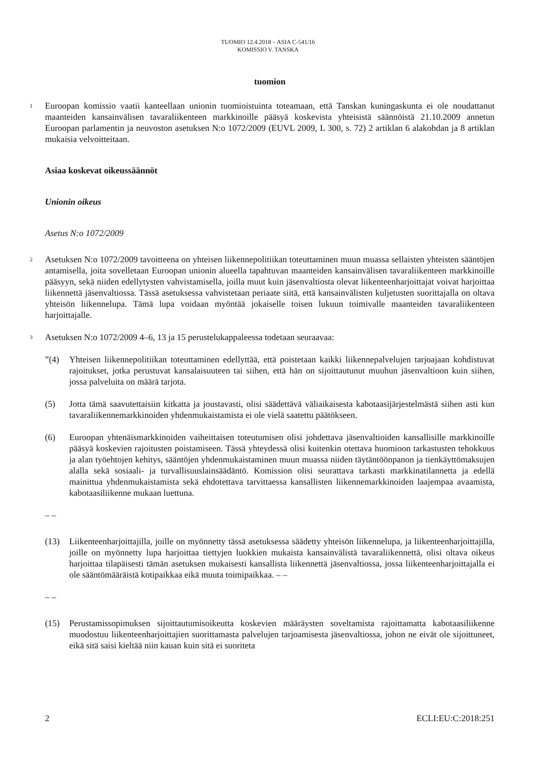TUOMIO 12.4.2018 – ASIA C-541/16
KOMISSIO V. TANSKA
tuomion
1
Euroopan komissio vaatii kanteellaan unionin tuomioistuinta toteamaan, että Tanskan kuningaskunta ei ole noudattanut maanteiden kansainvälisen tavaraliikenteen markkinoille pääsyä koskevista yhteisistä säännöistä 21.10.2009 annetun Euroopan parlamentin ja neuvoston asetuksen N:o 1072/2009 (EUVL 2009, L 300, s. 72) 2 artiklan 6 alakohdan ja 8 artiklan mukaisia velvoitteitaan.
Asiaa koskevat oikeussäännöt
Unionin oikeus
Asetus N:o 1072/2009
2
Asetuksen N:o 1072/2009 tavoitteena on yhteisen liikennepolitiikan toteuttaminen muun muassa sellaisten yhteisten sääntöjen antamisella, joita sovelletaan Euroopan unionin alueella tapahtuvan maanteiden kansainvälisen tavaraliikenteen markkinoille pääsyyn, sekä niiden edellytysten vahvistamisella, joilla muut kuin jäsenvaltiosta olevat liikenteenharjoittajat voivat harjoittaa liikennettä jäsenvaltiossa. Tässä asetuksessa vahvistetaan periaate siitä, että kansainvälisten kuljetusten suorittajalla on oltava yhteisön liikennelupa. Tämä lupa voidaan myöntää jokaiselle toisen lukuun toimivalle maanteiden tavaraliikenteen harjoittajalle.
3
Asetuksen N:o 1072/2009 4–6, 13 ja 15 perustelukappaleessa todetaan seuraavaa:
”(4) Yhteisen liikennepolitiikan toteuttaminen edellyttää, että poistetaan kaikki liikennepalvelujen tarjoajaan kohdistuvat rajoitukset, jotka perustuvat kansalaisuuteen tai siihen, että hän on sijoittautunut muuhun jäsenvaltioon kuin siihen, jossa palveluita on määrä tarjota.
(5) Jotta tämä saavutettaisiin kitkatta ja joustavasti, olisi säädettävä väliaikaisesta kabotaasijärjestelmästä siihen asti kun tavaraliikennemarkkinoiden yhdenmukaistamista ei ole vielä saatettu päätökseen.
(6) Euroopan yhtenäismarkkinoiden vaiheittaisen toteutumisen olisi johdettava jäsenvaltioiden kansallisille markkinoille pääsyä koskevien rajoitusten poistamiseen. Tässä yhteydessä olisi kuitenkin otettava huomioon tarkastusten tehokkuus ja alan työehtojen kehitys, sääntöjen yhdenmukaistaminen muun muassa niiden täytäntöönpanon ja tienkäyttömaksujen alalla sekä sosiaali- ja turvallisuuslainsäädäntö. Komission olisi seurattava tarkasti markkinatilannetta ja edellä mainittua yhdenmukaistamista sekä ehdotettava tarvittaessa kansallisten liikennemarkkinoiden laajempaa avaamista, kabotaasiliikenne mukaan luettuna.
– –
(13) Liikenteenharjoittajilla, joille on myönnetty tässä asetuksessa säädetty yhteisön liikennelupa, ja liikenteenharjoittajilla, joille on myönnetty lupa harjoittaa tiettyjen luokkien mukaista kansainvälistä tavaraliikennettä, olisi oltava oikeus harjoittaa tilapäisesti tämän asetuksen mukaisesti kansallista liikennettä jäsenvaltiossa, jossa liikenteenharjoittajalla ei ole sääntömääräistä kotipaikkaa eikä muuta toimipaikkaa. – –
– –
(15) Perustamissopimuksen sijoittautumisoikeutta koskevien määräysten soveltamista rajoittamatta kabotaasiliikenne muodostuu liikenteenharjoittajien suorittamasta palvelujen tarjoamisesta jäsenvaltiossa, johon ne eivät ole sijoittuneet, eikä sitä saisi kieltää niin kauan kuin sitä ei suoriteta
2 ECLI:EU:C:2018:251